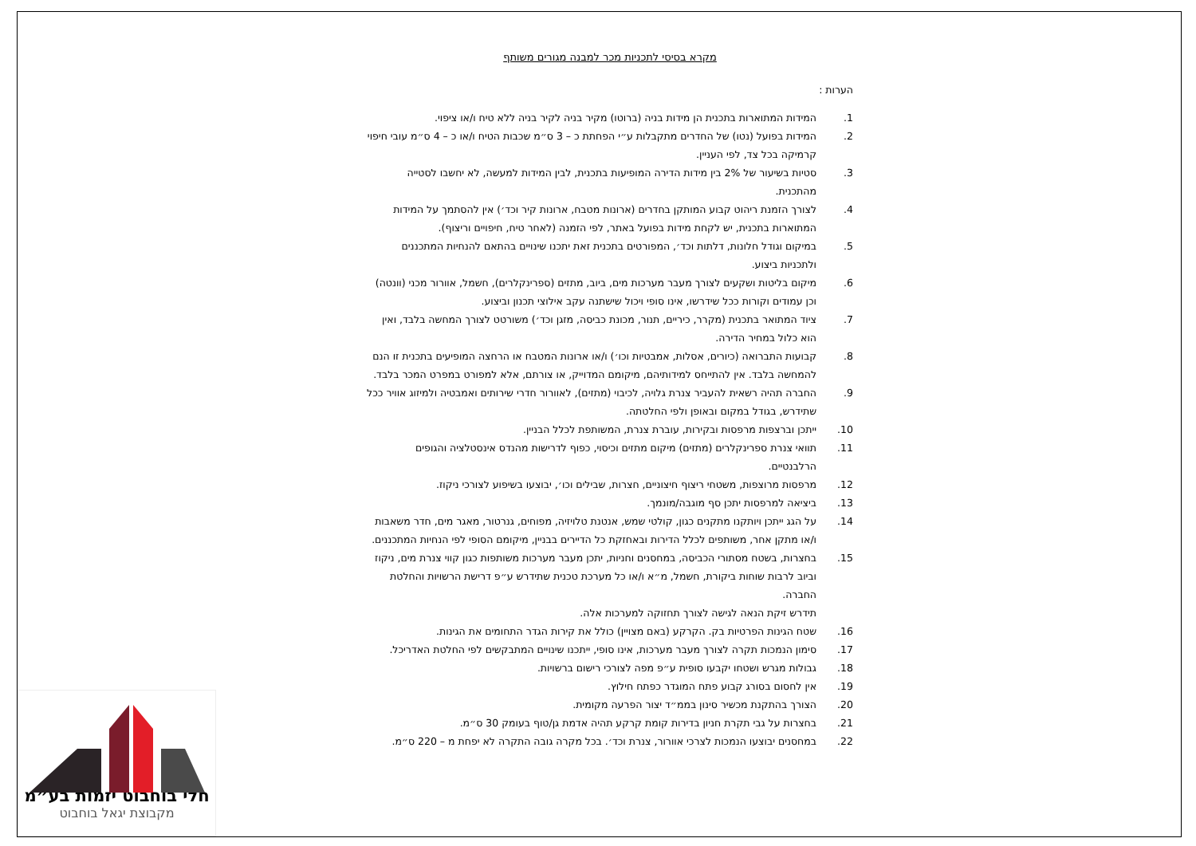מקרא בסיסי לתכניות מכר למבנה מגורים משותף
הערות :
1. המידות המתוארות בתכנית הן מידות בניה (ברוטו) מקיר בניה לקיר בניה ללא טיח ו/או ציפוי.
2. המידות בפועל (נטו) של החדרים מתקבלות ע״י הפחתת כ – 3 ס״מ שכבות הטיח ו/או כ – 4 ס״מ עובי חיפוי קרמיקה בכל צד, לפי העניין.
3. סטיות בשיעור של 2% בין מידות הדירה המופיעות בתכנית, לבין המידות למעשה, לא יחשבו לסטייה מהתכנית.
4. לצורך הזמנת ריהוט קבוע המותקן בחדרים (ארונות מטבח, ארונות קיר וכד׳) אין להסתמך על המידות המתוארות בתכנית, יש לקחת מידות בפועל באתר, לפי הזמנה (לאחר טיח, חיפויים וריצוף).
5. במיקום וגודל חלונות, דלתות וכד׳, המפורטים בתכנית זאת יתכנו שינויים בהתאם להנחיות המתכננים ולתכניות ביצוע.
6. מיקום בליטות ושקעים לצורך מעבר מערכות מים, ביוב, מתזים (ספרינקלרים), חשמל, אוורור מכני (וונטה) וכן עמודים וקורות ככל שידרשו, אינו סופי ויכול שישתנה עקב אילוצי תכנון וביצוע.
7. ציוד המתואר בתכנית (מקרר, כיריים, תנור, מכונת כביסה, מזגן וכד׳) משורטט לצורך המחשה בלבד, ואין הוא כלול במחיר הדירה.
8. קבועות התברואה (כיורים, אסלות, אמבטיות וכו׳) ו/או ארונות המטבח או הרחצה המופיעים בתכנית זו הנם להמחשה בלבד. אין להתייחס למידותיהם, מיקומם המדוייק, או צורתם, אלא למפורט במפרט המכר בלבד.
9. החברה תהיה רשאית להעביר צנרת גלויה, לכיבוי (מתזים), לאוורור חדרי שירותים ואמבטיה ולמיזוג אוויר ככל שתידרש, בגודל במקום ובאופן ולפי החלטתה.
10. ייתכן וברצפות מרפסות ובקירות, עוברת צנרת, המשותפת לכלל הבניין.
11. תוואי צנרת ספרינקלרים (מתזים) מיקום מתזים וכיסוי, כפוף לדרישות מהנדס אינסטלציה והגופים הרלבנטיים.
12. מרפסות מרוצפות, משטחי ריצוף חיצוניים, חצרות, שבילים וכו׳, יבוצעו בשיפוע לצורכי ניקוז.
13. ביציאה למרפסות יתכן סף מוגבה/מונמך.
14. על הגג ייתכן ויותקנו מתקנים כגון, קולטי שמש, אנטנת טלויזיה, מפוחים, גנרטור, מאגר מים, חדר משאבות ו/או מתקן אחר, משותפים לכלל הדירות ובאחזקת כל הדיירים בבניין, מיקומם הסופי לפי הנחיות המתכננים.
15. בחצרות, בשטח מסתורי הכביסה, במחסנים וחניות, יתכן מעבר מערכות משותפות כגון קווי צנרת מים, ניקוז וביוב לרבות שוחות ביקורת, חשמל, מ״א ו/או כל מערכת טכנית שתידרש ע״פ דרישת הרשויות והחלטת החברה.
תידרש זיקת הנאה לגישה לצורך תחזוקה למערכות אלה.
16. שטח הגינות הפרטיות בק. הקרקע (באם מצויין) כולל את קירות הגדר התחומים את הגינות.
17. סימון הנמכות תקרה לצורך מעבר מערכות, אינו סופי, ייתכנו שינויים המתבקשים לפי החלטת האדריכל.
18. גבולות מגרש ושטחו יקבעו סופית ע״פ מפה לצורכי רישום ברשויות.
19. אין לחסום בסורג קבוע פתח המוגדר כפתח חילוץ.
20. הצורך בהתקנת מכשיר סינון בממ״ד יצור הפרעה מקומית.
21. בחצרות על גבי תקרת חניון בדירות קומת קרקע תהיה אדמת גן/טוף בעומק 30 ס״מ.
22. במחסנים יבוצעו הנמכות לצרכי אוורור, צנרת וכד׳. בכל מקרה גובה התקרה לא יפחת מ – 220 ס״מ.
חלי בוחבוט יזמות בע״מ
מקבוצת יגאל בוחבוט